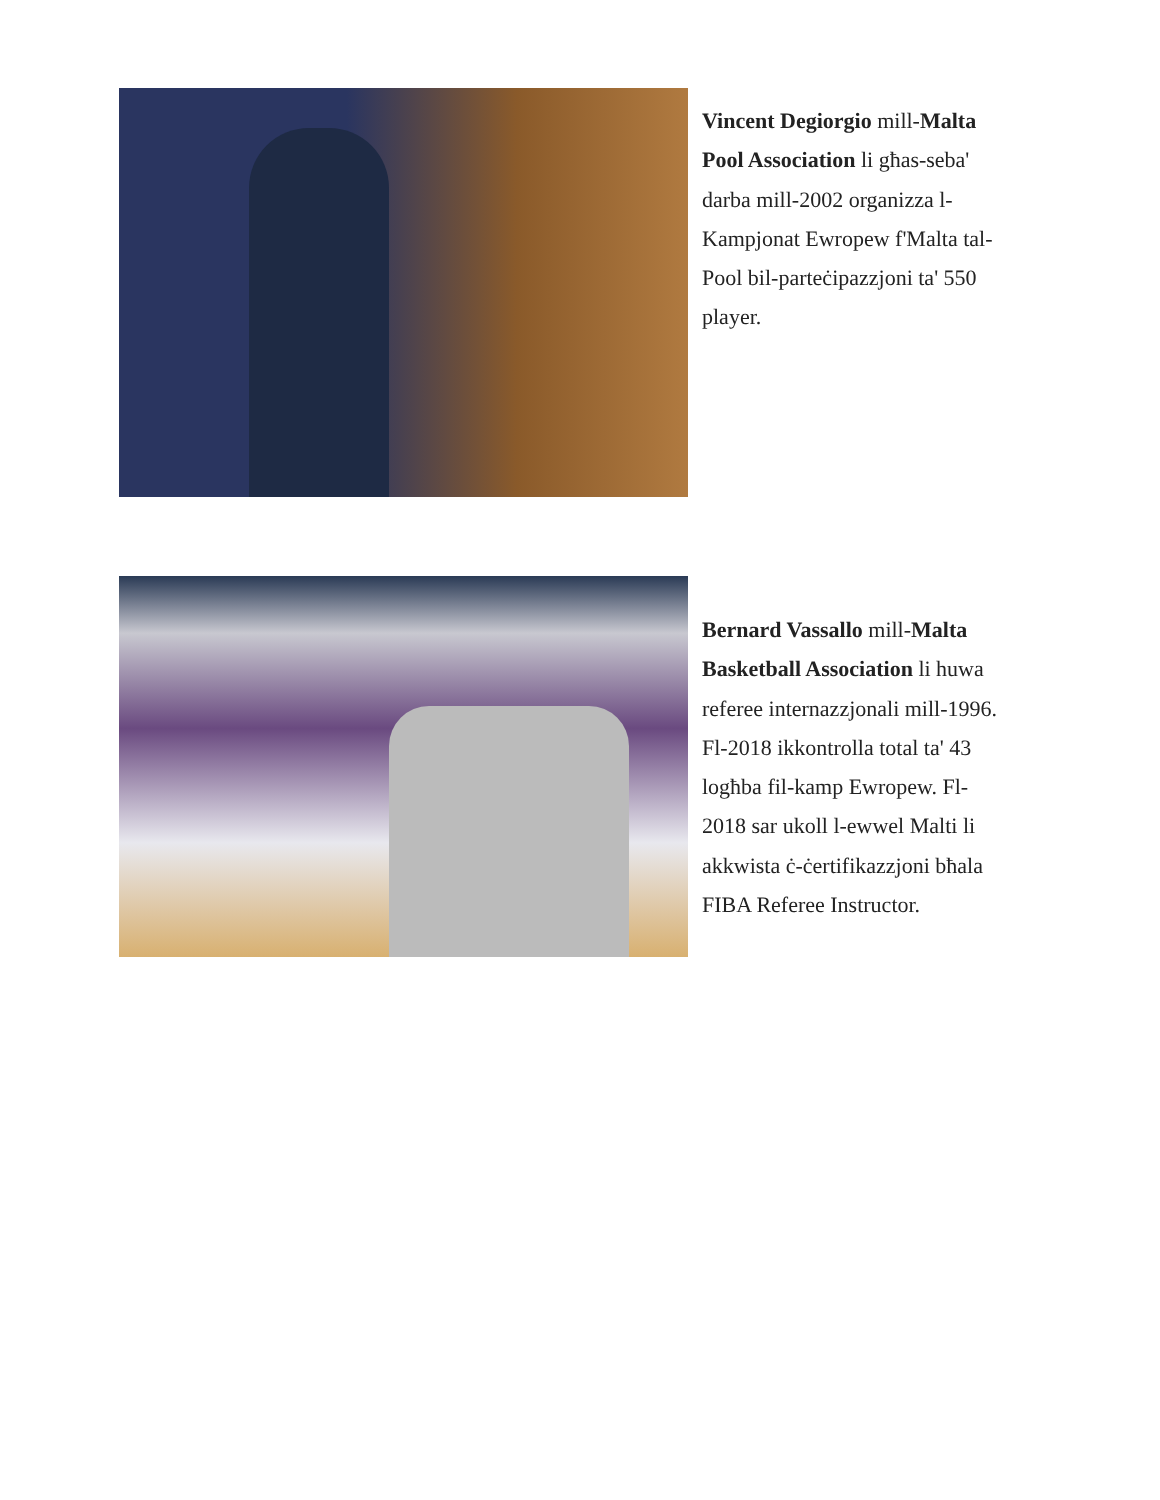Vincent Degiorgio mill-Malta Pool Association li għas-seba' darba mill-2002 organizza l-Kampjonat Ewropew f'Malta tal-Pool bil-parteċipazzjoni ta' 550 player.
Bernard Vassallo mill-Malta Basketball Association li huwa referee internazzjonali mill-1996. Fl-2018 ikkontrolla total ta' 43 logħba fil-kamp Ewropew. Fl-2018 sar ukoll l-ewwel Malti li akkwista ċ-ċertifikazzjoni bħala FIBA Referee Instructor.